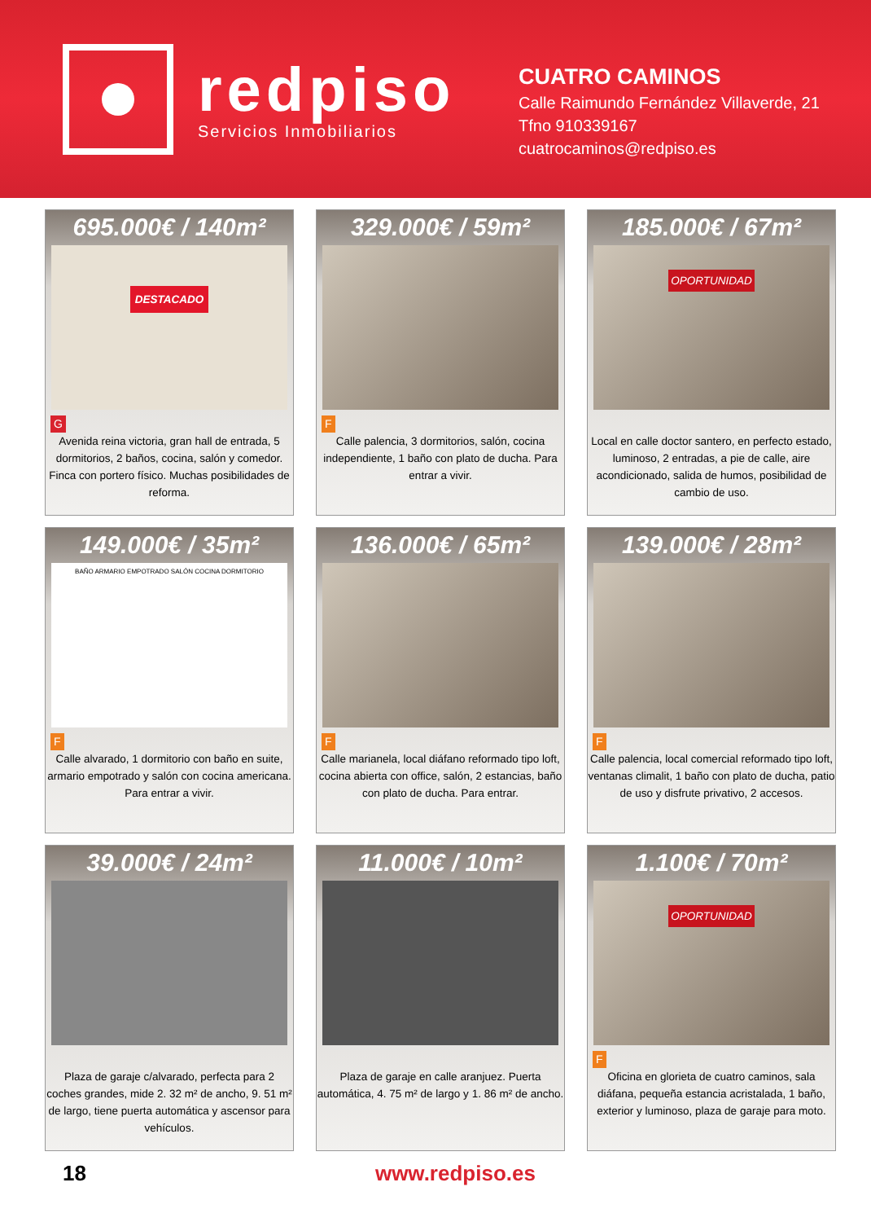redpiso
Servicios Inmobiliarios
CUATRO CAMINOS
Calle Raimundo Fernández Villaverde, 21
Tfno 910339167
cuatrocaminos@redpiso.es
695.000€ / 140m²
DESTACADO
G
Avenida reina victoria, gran hall de entrada, 5 dormitorios, 2 baños, cocina, salón y comedor. Finca con portero físico. Muchas posibilidades de reforma.
329.000€ / 59m²
F
Calle palencia, 3 dormitorios, salón, cocina independiente, 1 baño con plato de ducha. Para entrar a vivir.
185.000€ / 67m²
OPORTUNIDAD
F
Local en calle doctor santero, en perfecto estado, luminoso, 2 entradas, a pie de calle, aire acondicionado, salida de humos, posibilidad de cambio de uso.
149.000€ / 35m²
BAÑO ARMARIO EMPOTRADO SALÓN COCINA DORMITORIO
F
Calle alvarado, 1 dormitorio con baño en suite, armario empotrado y salón con cocina americana. Para entrar a vivir.
136.000€ / 65m²
F
Calle marianela, local diáfano reformado tipo loft, cocina abierta con office, salón, 2 estancias, baño con plato de ducha. Para entrar.
139.000€ / 28m²
F
Calle palencia, local comercial reformado tipo loft, ventanas climalit, 1 baño con plato de ducha, patio de uso y disfrute privativo, 2 accesos.
39.000€ / 24m²
F
Plaza de garaje c/alvarado, perfecta para 2 coches grandes, mide 2. 32 m² de ancho, 9. 51 m² de largo, tiene puerta automática y ascensor para vehículos.
11.000€ / 10m²
F
Plaza de garaje en calle aranjuez. Puerta automática, 4. 75 m² de largo y 1. 86 m² de ancho.
1.100€ / 70m²
OPORTUNIDAD
F
Oficina en glorieta de cuatro caminos, sala diáfana, pequeña estancia acristalada, 1 baño, exterior y luminoso, plaza de garaje para moto.
18 www.redpiso.es